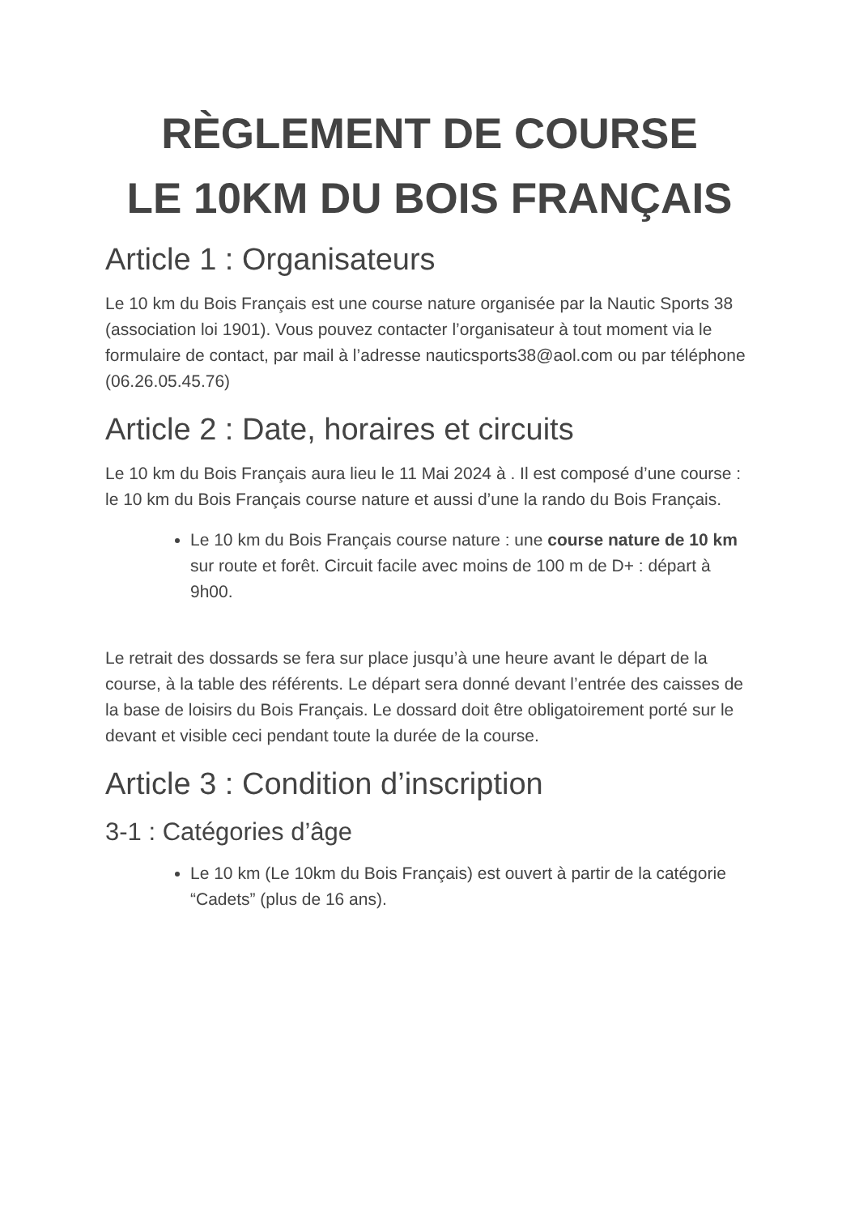RÈGLEMENT DE COURSE
LE 10KM DU BOIS FRANÇAIS
Article 1 : Organisateurs
Le 10 km du Bois Français est une course nature organisée par la Nautic Sports 38 (association loi 1901). Vous pouvez contacter l’organisateur à tout moment via le formulaire de contact, par mail à l’adresse nauticsports38@aol.com ou par téléphone (06.26.05.45.76)
Article 2 : Date, horaires et circuits
Le 10 km du Bois Français aura lieu le 11 Mai 2024 à . Il est composé d’une course : le 10 km du Bois Français course nature et aussi d’une la rando du Bois Français.
Le 10 km du Bois Français course nature : une course nature de 10 km sur route et forêt. Circuit facile avec moins de 100 m de D+ : départ à 9h00.
Le retrait des dossards se fera sur place jusqu’à une heure avant le départ de la course, à la table des référents. Le départ sera donné devant l’entrée des caisses de la base de loisirs du Bois Français. Le dossard doit être obligatoirement porté sur le devant et visible ceci pendant toute la durée de la course.
Article 3 : Condition d’inscription
3-1 : Catégories d’âge
Le 10 km (Le 10km du Bois Français) est ouvert à partir de la catégorie “Cadets” (plus de 16 ans).